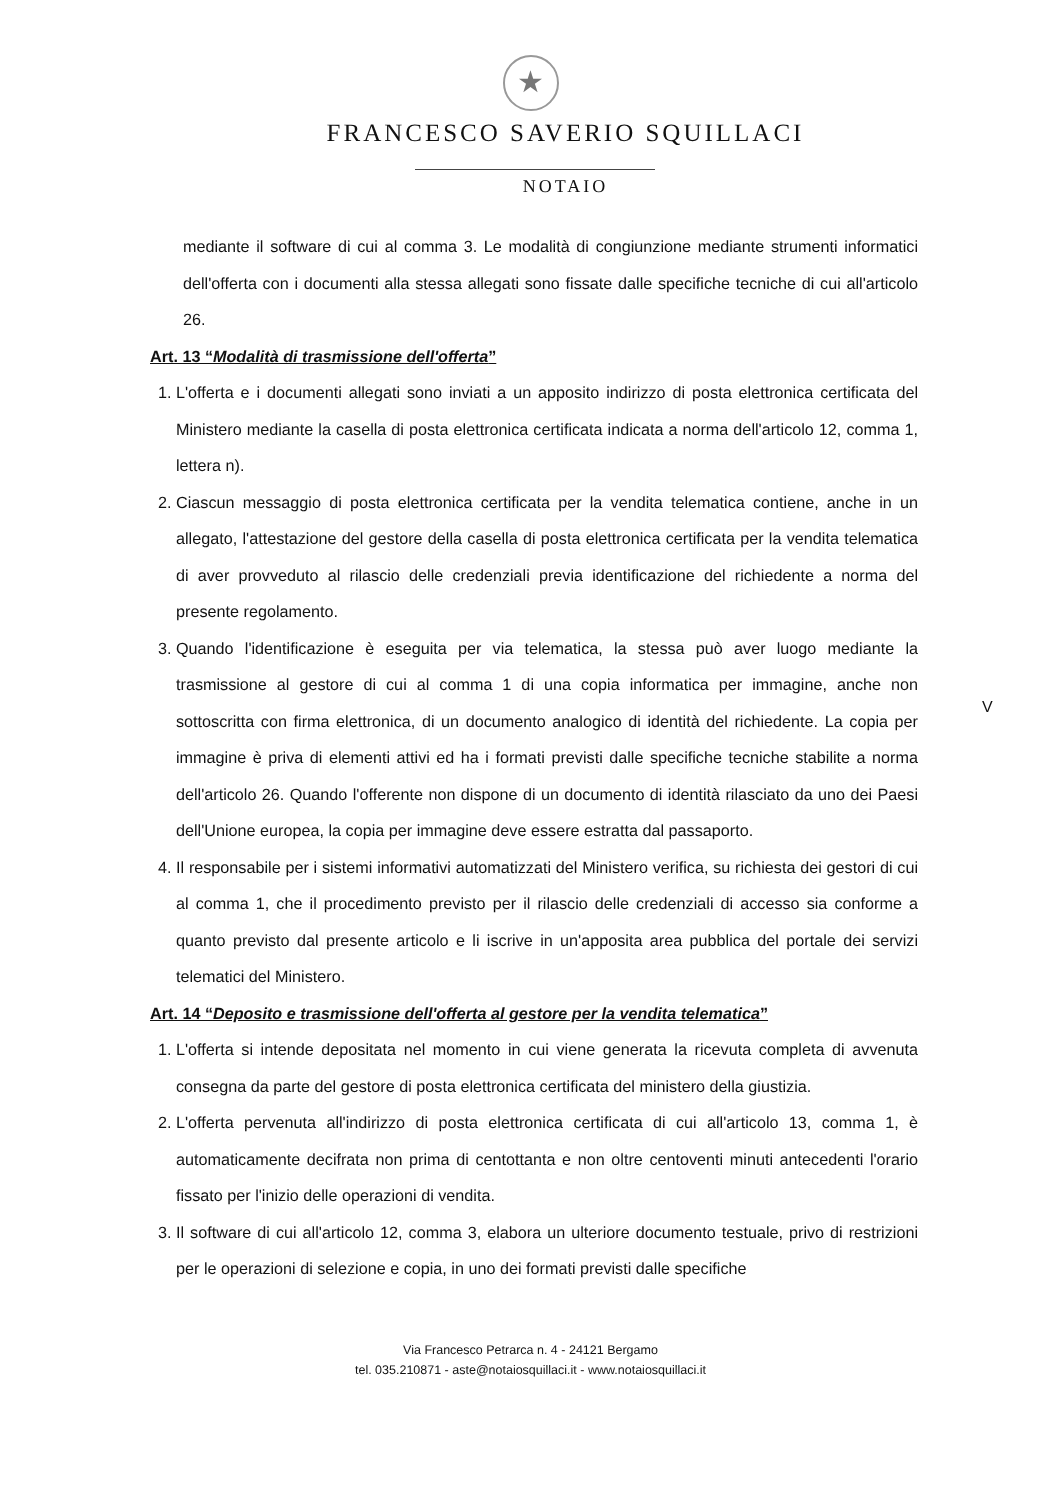★
FRANCESCO SAVERIO SQUILLACI
NOTAIO
mediante il software di cui al comma 3. Le modalità di congiunzione mediante strumenti informatici dell'offerta con i documenti alla stessa allegati sono fissate dalle specifiche tecniche di cui all'articolo 26.
Art. 13 “Modalità di trasmissione dell'offerta”
1. L'offerta e i documenti allegati sono inviati a un apposito indirizzo di posta elettronica certificata del Ministero mediante la casella di posta elettronica certificata indicata a norma dell'articolo 12, comma 1, lettera n).
2. Ciascun messaggio di posta elettronica certificata per la vendita telematica contiene, anche in un allegato, l'attestazione del gestore della casella di posta elettronica certificata per la vendita telematica di aver provveduto al rilascio delle credenziali previa identificazione del richiedente a norma del presente regolamento.
3. Quando l'identificazione è eseguita per via telematica, la stessa può aver luogo mediante la trasmissione al gestore di cui al comma 1 di una copia informatica per immagine, anche non sottoscritta con firma elettronica, di un documento analogico di identità del richiedente. La copia per immagine è priva di elementi attivi ed ha i formati previsti dalle specifiche tecniche stabilite a norma dell'articolo 26. Quando l'offerente non dispone di un documento di identità rilasciato da uno dei Paesi dell'Unione europea, la copia per immagine deve essere estratta dal passaporto.
4. Il responsabile per i sistemi informativi automatizzati del Ministero verifica, su richiesta dei gestori di cui al comma 1, che il procedimento previsto per il rilascio delle credenziali di accesso sia conforme a quanto previsto dal presente articolo e li iscrive in un'apposita area pubblica del portale dei servizi telematici del Ministero.
Art. 14 “Deposito e trasmissione dell'offerta al gestore per la vendita telematica”
1. L'offerta si intende depositata nel momento in cui viene generata la ricevuta completa di avvenuta consegna da parte del gestore di posta elettronica certificata del ministero della giustizia.
2. L'offerta pervenuta all'indirizzo di posta elettronica certificata di cui all'articolo 13, comma 1, è automaticamente decifrata non prima di centottanta e non oltre centoventi minuti antecedenti l'orario fissato per l'inizio delle operazioni di vendita.
3. Il software di cui all'articolo 12, comma 3, elabora un ulteriore documento testuale, privo di restrizioni per le operazioni di selezione e copia, in uno dei formati previsti dalle specifiche
V
Via Francesco Petrarca n. 4 - 24121 Bergamo
tel. 035.210871 - aste@notaiosquillaci.it - www.notaiosquillaci.it